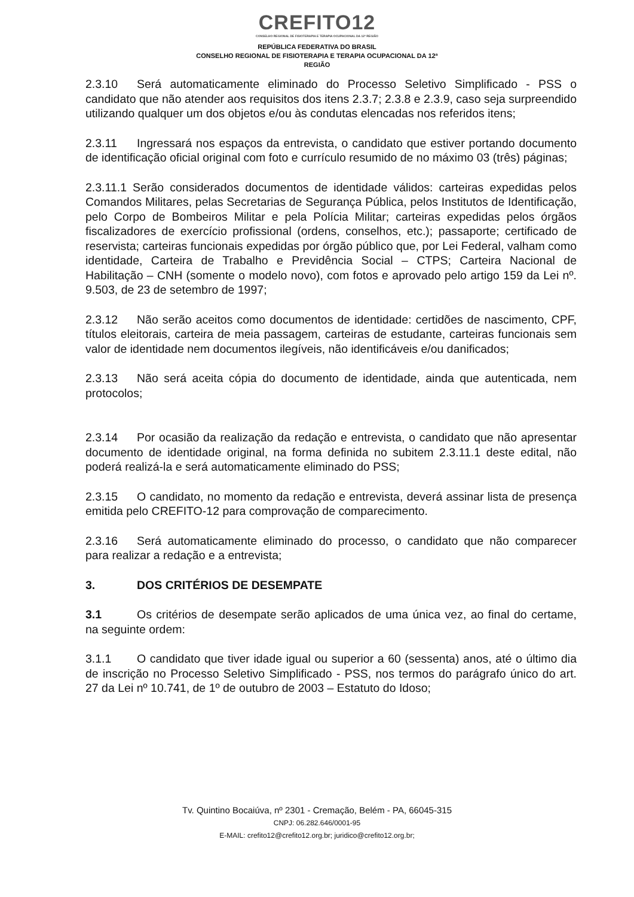CREFITO12
CONSELHO REGIONAL DE FISIOTERAPIA E TERAPIA OCUPACIONAL DA 12ª REGIÃO
REPÚBLICA FEDERATIVA DO BRASIL
CONSELHO REGIONAL DE FISIOTERAPIA E TERAPIA OCUPACIONAL DA 12ª
REGIÃO
2.3.10 Será automaticamente eliminado do Processo Seletivo Simplificado - PSS o candidato que não atender aos requisitos dos itens 2.3.7; 2.3.8 e 2.3.9, caso seja surpreendido utilizando qualquer um dos objetos e/ou às condutas elencadas nos referidos itens;
2.3.11 Ingressará nos espaços da entrevista, o candidato que estiver portando documento de identificação oficial original com foto e currículo resumido de no máximo 03 (três) páginas;
2.3.11.1 Serão considerados documentos de identidade válidos: carteiras expedidas pelos Comandos Militares, pelas Secretarias de Segurança Pública, pelos Institutos de Identificação, pelo Corpo de Bombeiros Militar e pela Polícia Militar; carteiras expedidas pelos órgãos fiscalizadores de exercício profissional (ordens, conselhos, etc.); passaporte; certificado de reservista; carteiras funcionais expedidas por órgão público que, por Lei Federal, valham como identidade, Carteira de Trabalho e Previdência Social – CTPS; Carteira Nacional de Habilitação – CNH (somente o modelo novo), com fotos e aprovado pelo artigo 159 da Lei nº. 9.503, de 23 de setembro de 1997;
2.3.12 Não serão aceitos como documentos de identidade: certidões de nascimento, CPF, títulos eleitorais, carteira de meia passagem, carteiras de estudante, carteiras funcionais sem valor de identidade nem documentos ilegíveis, não identificáveis e/ou danificados;
2.3.13 Não será aceita cópia do documento de identidade, ainda que autenticada, nem protocolos;
2.3.14 Por ocasião da realização da redação e entrevista, o candidato que não apresentar documento de identidade original, na forma definida no subitem 2.3.11.1 deste edital, não poderá realizá-la e será automaticamente eliminado do PSS;
2.3.15 O candidato, no momento da redação e entrevista, deverá assinar lista de presença emitida pelo CREFITO-12 para comprovação de comparecimento.
2.3.16 Será automaticamente eliminado do processo, o candidato que não comparecer para realizar a redação e a entrevista;
3. DOS CRITÉRIOS DE DESEMPATE
3.1 Os critérios de desempate serão aplicados de uma única vez, ao final do certame, na seguinte ordem:
3.1.1 O candidato que tiver idade igual ou superior a 60 (sessenta) anos, até o último dia de inscrição no Processo Seletivo Simplificado - PSS, nos termos do parágrafo único do art. 27 da Lei nº 10.741, de 1º de outubro de 2003 – Estatuto do Idoso;
Tv. Quintino Bocaiúva, nº 2301 - Cremação, Belém - PA, 66045-315
CNPJ: 06.282.646/0001-95
E-MAIL: crefito12@crefito12.org.br; juridico@crefito12.org.br;